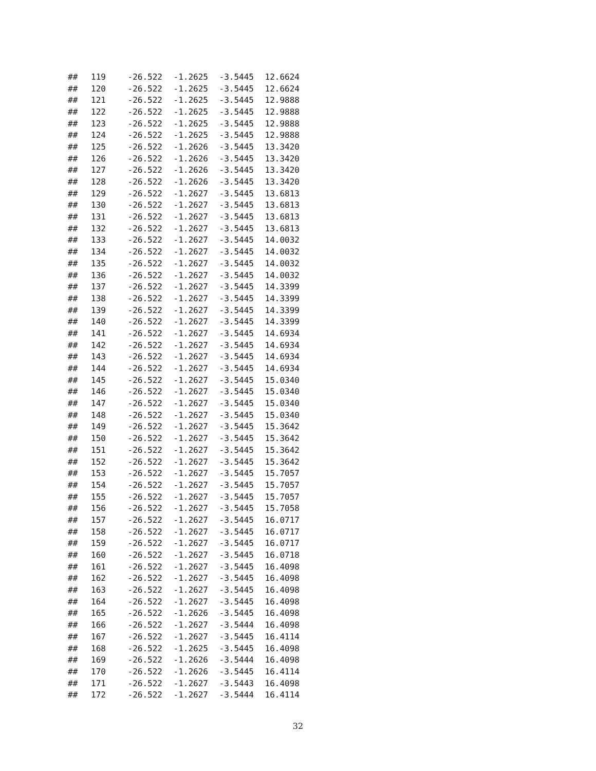| ## | 119 | -26.522 | -1.2625 | -3.5445 | 12.6624 |
| ## | 120 | -26.522 | -1.2625 | -3.5445 | 12.6624 |
| ## | 121 | -26.522 | -1.2625 | -3.5445 | 12.9888 |
| ## | 122 | -26.522 | -1.2625 | -3.5445 | 12.9888 |
| ## | 123 | -26.522 | -1.2625 | -3.5445 | 12.9888 |
| ## | 124 | -26.522 | -1.2625 | -3.5445 | 12.9888 |
| ## | 125 | -26.522 | -1.2626 | -3.5445 | 13.3420 |
| ## | 126 | -26.522 | -1.2626 | -3.5445 | 13.3420 |
| ## | 127 | -26.522 | -1.2626 | -3.5445 | 13.3420 |
| ## | 128 | -26.522 | -1.2626 | -3.5445 | 13.3420 |
| ## | 129 | -26.522 | -1.2627 | -3.5445 | 13.6813 |
| ## | 130 | -26.522 | -1.2627 | -3.5445 | 13.6813 |
| ## | 131 | -26.522 | -1.2627 | -3.5445 | 13.6813 |
| ## | 132 | -26.522 | -1.2627 | -3.5445 | 13.6813 |
| ## | 133 | -26.522 | -1.2627 | -3.5445 | 14.0032 |
| ## | 134 | -26.522 | -1.2627 | -3.5445 | 14.0032 |
| ## | 135 | -26.522 | -1.2627 | -3.5445 | 14.0032 |
| ## | 136 | -26.522 | -1.2627 | -3.5445 | 14.0032 |
| ## | 137 | -26.522 | -1.2627 | -3.5445 | 14.3399 |
| ## | 138 | -26.522 | -1.2627 | -3.5445 | 14.3399 |
| ## | 139 | -26.522 | -1.2627 | -3.5445 | 14.3399 |
| ## | 140 | -26.522 | -1.2627 | -3.5445 | 14.3399 |
| ## | 141 | -26.522 | -1.2627 | -3.5445 | 14.6934 |
| ## | 142 | -26.522 | -1.2627 | -3.5445 | 14.6934 |
| ## | 143 | -26.522 | -1.2627 | -3.5445 | 14.6934 |
| ## | 144 | -26.522 | -1.2627 | -3.5445 | 14.6934 |
| ## | 145 | -26.522 | -1.2627 | -3.5445 | 15.0340 |
| ## | 146 | -26.522 | -1.2627 | -3.5445 | 15.0340 |
| ## | 147 | -26.522 | -1.2627 | -3.5445 | 15.0340 |
| ## | 148 | -26.522 | -1.2627 | -3.5445 | 15.0340 |
| ## | 149 | -26.522 | -1.2627 | -3.5445 | 15.3642 |
| ## | 150 | -26.522 | -1.2627 | -3.5445 | 15.3642 |
| ## | 151 | -26.522 | -1.2627 | -3.5445 | 15.3642 |
| ## | 152 | -26.522 | -1.2627 | -3.5445 | 15.3642 |
| ## | 153 | -26.522 | -1.2627 | -3.5445 | 15.7057 |
| ## | 154 | -26.522 | -1.2627 | -3.5445 | 15.7057 |
| ## | 155 | -26.522 | -1.2627 | -3.5445 | 15.7057 |
| ## | 156 | -26.522 | -1.2627 | -3.5445 | 15.7058 |
| ## | 157 | -26.522 | -1.2627 | -3.5445 | 16.0717 |
| ## | 158 | -26.522 | -1.2627 | -3.5445 | 16.0717 |
| ## | 159 | -26.522 | -1.2627 | -3.5445 | 16.0717 |
| ## | 160 | -26.522 | -1.2627 | -3.5445 | 16.0718 |
| ## | 161 | -26.522 | -1.2627 | -3.5445 | 16.4098 |
| ## | 162 | -26.522 | -1.2627 | -3.5445 | 16.4098 |
| ## | 163 | -26.522 | -1.2627 | -3.5445 | 16.4098 |
| ## | 164 | -26.522 | -1.2627 | -3.5445 | 16.4098 |
| ## | 165 | -26.522 | -1.2626 | -3.5445 | 16.4098 |
| ## | 166 | -26.522 | -1.2627 | -3.5444 | 16.4098 |
| ## | 167 | -26.522 | -1.2627 | -3.5445 | 16.4114 |
| ## | 168 | -26.522 | -1.2625 | -3.5445 | 16.4098 |
| ## | 169 | -26.522 | -1.2626 | -3.5444 | 16.4098 |
| ## | 170 | -26.522 | -1.2626 | -3.5445 | 16.4114 |
| ## | 171 | -26.522 | -1.2627 | -3.5443 | 16.4098 |
| ## | 172 | -26.522 | -1.2627 | -3.5444 | 16.4114 |
32